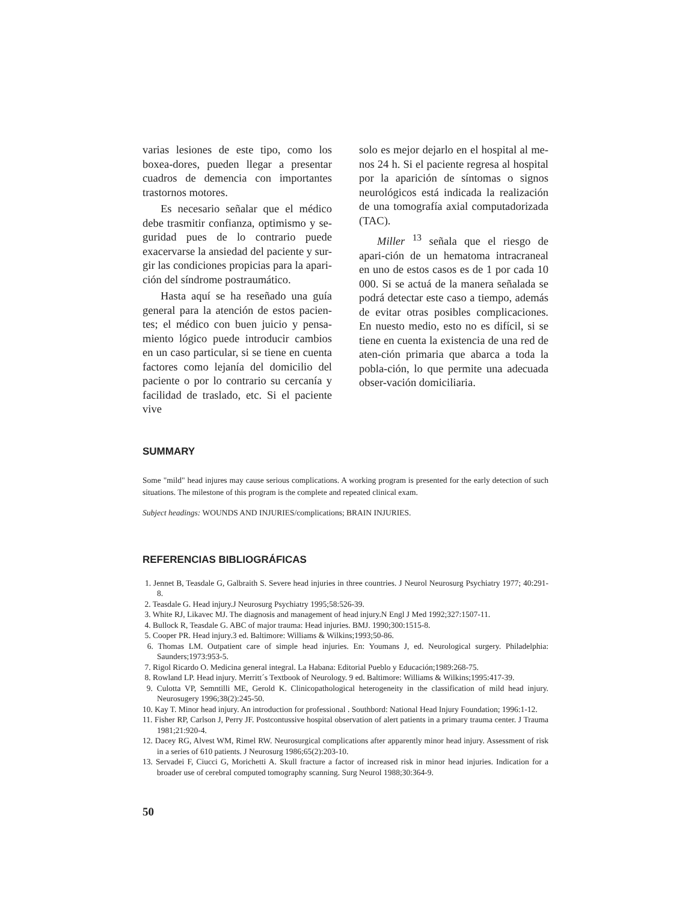varias lesiones de este tipo, como los boxea-dores, pueden llegar a presentar cuadros de demencia con importantes trastornos motores.
Es necesario señalar que el médico debe trasmitir confianza, optimismo y se-guridad pues de lo contrario puede exacervarse la ansiedad del paciente y sur-gir las condiciones propicias para la apari-ción del síndrome postraumático.
Hasta aquí se ha reseñado una guía general para la atención de estos pacien-tes; el médico con buen juicio y pensa-miento lógico puede introducir cambios en un caso particular, si se tiene en cuenta factores como lejanía del domicilio del paciente o por lo contrario su cercanía y facilidad de traslado, etc. Si el paciente vive
solo es mejor dejarlo en el hospital al me-nos 24 h. Si el paciente regresa al hospital por la aparición de síntomas o signos neurológicos está indicada la realización de una tomografía axial computadorizada (TAC).
Miller <sup>13</sup> señala que el riesgo de apari-ción de un hematoma intracraneal en uno de estos casos es de 1 por cada 10 000. Si se actuá de la manera señalada se podrá detectar este caso a tiempo, además de evitar otras posibles complicaciones. En nuesto medio, esto no es difícil, si se tiene en cuenta la existencia de una red de aten-ción primaria que abarca a toda la pobla-ción, lo que permite una adecuada obser-vación domiciliaria.
SUMMARY
Some "mild" head injures may cause serious complications. A working program is presented for the early detection of such situations. The milestone of this program is the complete and repeated clinical exam.
Subject headings: WOUNDS AND INJURIES/complications; BRAIN INJURIES.
REFERENCIAS BIBLIOGRÁFICAS
1. Jennet B, Teasdale G, Galbraith S. Severe head injuries in three countries. J Neurol Neurosurg Psychiatry 1977; 40:291-8.
2. Teasdale G. Head injury.J Neurosurg Psychiatry 1995;58:526-39.
3. White RJ, Likavec MJ. The diagnosis and management of head injury.N Engl J Med 1992;327:1507-11.
4. Bullock R, Teasdale G. ABC of major trauma: Head injuries. BMJ. 1990;300:1515-8.
5. Cooper PR. Head injury.3 ed. Baltimore: Williams & Wilkins;1993;50-86.
6. Thomas LM. Outpatient care of simple head injuries. En: Youmans J, ed. Neurological surgery. Philadelphia: Saunders;1973:953-5.
7. Rigol Ricardo O. Medicina general integral. La Habana: Editorial Pueblo y Educación;1989:268-75.
8. Rowland LP. Head injury. Merritt´s Textbook of Neurology. 9 ed. Baltimore: Williams & Wilkins;1995:417-39.
9. Culotta VP, Semntilli ME, Gerold K. Clinicopathological heterogeneity in the classification of mild head injury. Neurosugery 1996;38(2):245-50.
10. Kay T. Minor head injury. An introduction for professional . Southbord: National Head Injury Foundation; 1996:1-12.
11. Fisher RP, Carlson J, Perry JF. Postcontussive hospital observation of alert patients in a primary trauma center. J Trauma 1981;21:920-4.
12. Dacey RG, Alvest WM, Rimel RW. Neurosurgical complications after apparently minor head injury. Assessment of risk in a series of 610 patients. J Neurosurg 1986;65(2):203-10.
13. Servadei F, Ciucci G, Morichetti A. Skull fracture a factor of increased risk in minor head injuries. Indication for a broader use of cerebral computed tomography scanning. Surg Neurol 1988;30:364-9.
50